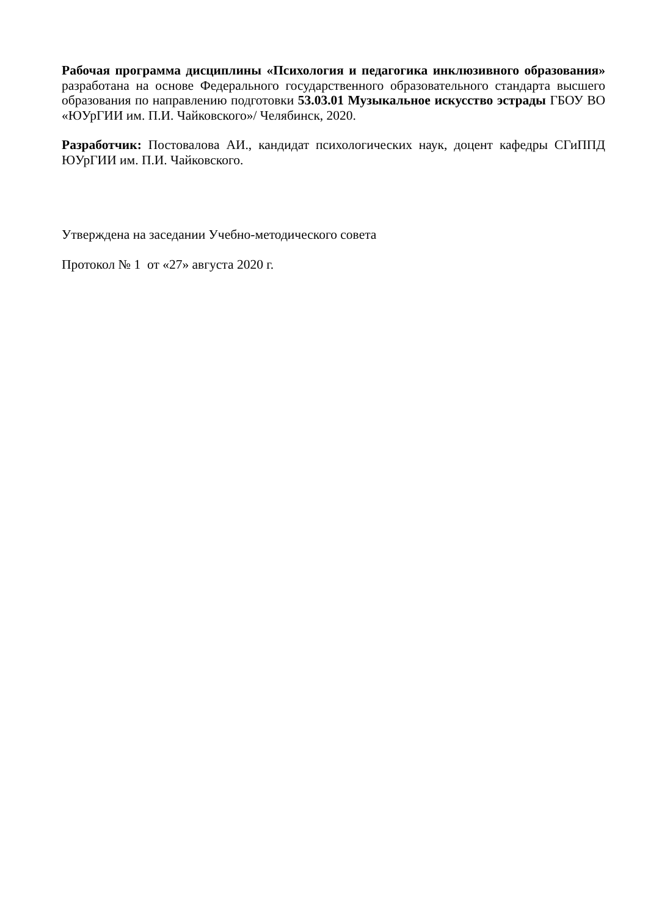Рабочая программа дисциплины «Психология и педагогика инклюзивного образования» разработана на основе Федерального государственного образовательного стандарта высшего образования по направлению подготовки 53.03.01 Музыкальное искусство эстрады ГБОУ ВО «ЮУрГИИ им. П.И. Чайковского»/ Челябинск, 2020.
Разработчик: Постовалова АИ., кандидат психологических наук, доцент кафедры СГиППД ЮУрГИИ им. П.И. Чайковского.
Утверждена на заседании Учебно-методического совета
Протокол № 1 от «27» августа 2020 г.